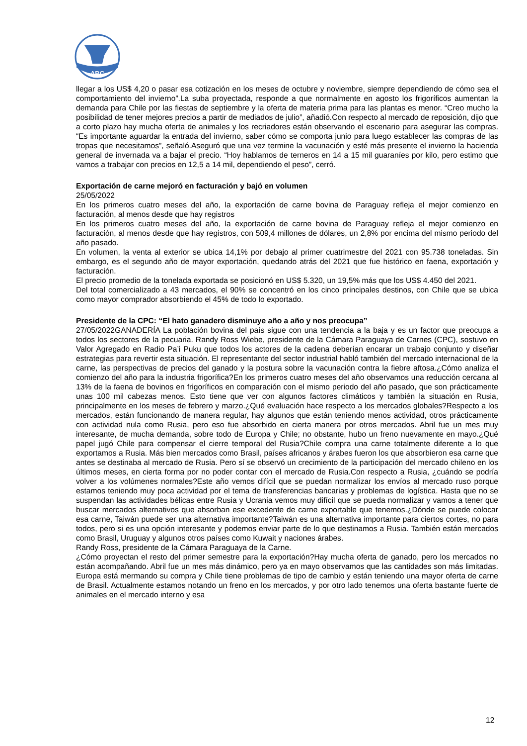ABC
llegar a los US$ 4,20 o pasar esa cotización en los meses de octubre y noviembre, siempre dependiendo de cómo sea el comportamiento del invierno”.La suba proyectada, responde a que normalmente en agosto los frigoríficos aumentan la demanda para Chile por las fiestas de septiembre y la oferta de materia prima para las plantas es menor. “Creo mucho la posibilidad de tener mejores precios a partir de mediados de julio”, añadió.Con respecto al mercado de reposición, dijo que a corto plazo hay mucha oferta de animales y los recriadores están observando el escenario para asegurar las compras. “Es importante aguardar la entrada del invierno, saber cómo se comporta junio para luego establecer las compras de las tropas que necesitamos”, señaló.Aseguró que una vez termine la vacunación y esté más presente el invierno la hacienda general de invernada va a bajar el precio. “Hoy hablamos de terneros en 14 a 15 mil guaraníes por kilo, pero estimo que vamos a trabajar con precios en 12,5 a 14 mil, dependiendo el peso”, cerró.
Exportación de carne mejoró en facturación y bajó en volumen
25/05/2022
En los primeros cuatro meses del año, la exportación de carne bovina de Paraguay refleja el mejor comienzo en facturación, al menos desde que hay registros
En los primeros cuatro meses del año, la exportación de carne bovina de Paraguay refleja el mejor comienzo en facturación, al menos desde que hay registros, con 509,4 millones de dólares, un 2,8% por encima del mismo periodo del año pasado.
En volumen, la venta al exterior se ubica 14,1% por debajo al primer cuatrimestre del 2021 con 95.738 toneladas. Sin embargo, es el segundo año de mayor exportación, quedando atrás del 2021 que fue histórico en faena, exportación y facturación.
El precio promedio de la tonelada exportada se posicionó en US$ 5.320, un 19,5% más que los US$ 4.450 del 2021.
Del total comercializado a 43 mercados, el 90% se concentró en los cinco principales destinos, con Chile que se ubica como mayor comprador absorbiendo el 45% de todo lo exportado.
Presidente de la CPC: “El hato ganadero disminuye año a año y nos preocupa”
27/05/2022GANADERÍA La población bovina del país sigue con una tendencia a la baja y es un factor que preocupa a todos los sectores de la pecuaria. Randy Ross Wiebe, presidente de la Cámara Paraguaya de Carnes (CPC), sostuvo en Valor Agregado en Radio Pa’i Puku que todos los actores de la cadena deberían encarar un trabajo conjunto y diseñar estrategias para revertir esta situación. El representante del sector industrial habló también del mercado internacional de la carne, las perspectivas de precios del ganado y la postura sobre la vacunación contra la fiebre aftosa.¿Cómo analiza el comienzo del año para la industria frigorífica?En los primeros cuatro meses del año observamos una reducción cercana al 13% de la faena de bovinos en frigoríficos en comparación con el mismo periodo del año pasado, que son prácticamente unas 100 mil cabezas menos. Esto tiene que ver con algunos factores climáticos y también la situación en Rusia, principalmente en los meses de febrero y marzo.¿Qué evaluación hace respecto a los mercados globales?Respecto a los mercados, están funcionando de manera regular, hay algunos que están teniendo menos actividad, otros prácticamente con actividad nula como Rusia, pero eso fue absorbido en cierta manera por otros mercados. Abril fue un mes muy interesante, de mucha demanda, sobre todo de Europa y Chile; no obstante, hubo un freno nuevamente en mayo.¿Qué papel jugó Chile para compensar el cierre temporal del Rusia?Chile compra una carne totalmente diferente a lo que exportamos a Rusia. Más bien mercados como Brasil, países africanos y árabes fueron los que absorbieron esa carne que antes se destinaba al mercado de Rusia. Pero sí se observó un crecimiento de la participación del mercado chileno en los últimos meses, en cierta forma por no poder contar con el mercado de Rusia.Con respecto a Rusia, ¿cuándo se podría volver a los volúmenes normales?Este año vemos difícil que se puedan normalizar los envíos al mercado ruso porque estamos teniendo muy poca actividad por el tema de transferencias bancarias y problemas de logística. Hasta que no se suspendan las actividades bélicas entre Rusia y Ucrania vemos muy difícil que se pueda normalizar y vamos a tener que buscar mercados alternativos que absorban ese excedente de carne exportable que tenemos.¿Dónde se puede colocar esa carne, Taiwán puede ser una alternativa importante?Taiwán es una alternativa importante para ciertos cortes, no para todos, pero si es una opción interesante y podemos enviar parte de lo que destinamos a Rusia. También están mercados como Brasil, Uruguay y algunos otros países como Kuwait y naciones árabes.
Randy Ross, presidente de la Cámara Paraguaya de la Carne.
¿Cómo proyectan el resto del primer semestre para la exportación?Hay mucha oferta de ganado, pero los mercados no están acompañando. Abril fue un mes más dinámico, pero ya en mayo observamos que las cantidades son más limitadas. Europa está mermando su compra y Chile tiene problemas de tipo de cambio y están teniendo una mayor oferta de carne de Brasil. Actualmente estamos notando un freno en los mercados, y por otro lado tenemos una oferta bastante fuerte de animales en el mercado interno y esa
12